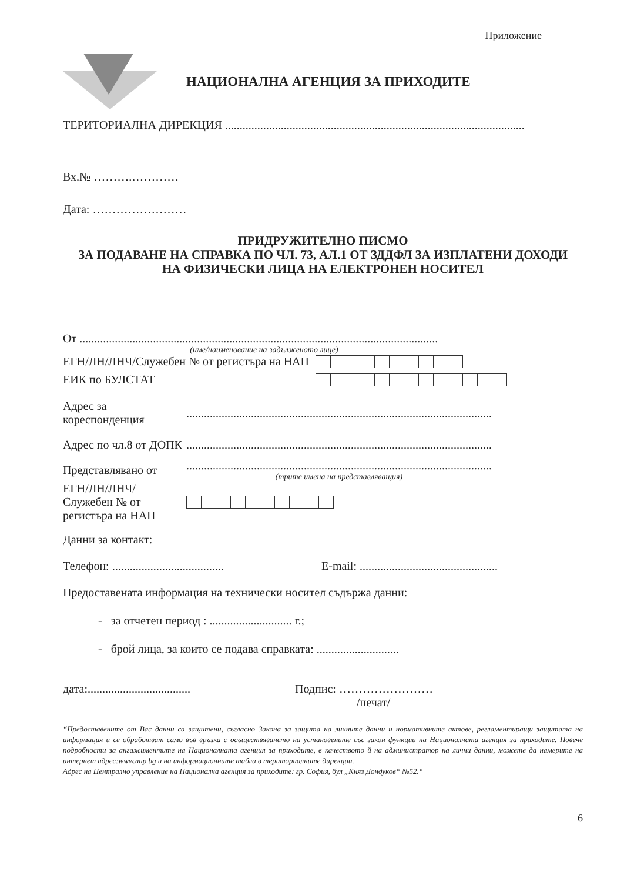Приложение
НАЦИОНАЛНА АГЕНЦИЯ ЗА ПРИХОДИТЕ
ТЕРИТОРИАЛНА ДИРЕКЦИЯ ......................................................................................................
Вх.№ ……….…………
Дата: ……………………
ПРИДРУЖИТЕЛНО ПИСМО
ЗА ПОДАВАНЕ НА СПРАВКА ПО ЧЛ. 73, АЛ.1 ОТ ЗДДФЛ ЗА ИЗПЛАТЕНИ ДОХОДИ
НА ФИЗИЧЕСКИ ЛИЦА НА ЕЛЕКТРОНЕН НОСИТЕЛ
От ..........................................................................................................................
(име/наименование на задълженото лице)
ЕГН/ЛН/ЛНЧ/Служебен № от регистъра на НАП
ЕИК по БУЛСТАТ
Адрес за кореспонденция
........................................................................................................
Адрес по чл.8 от ДОПК
........................................................................................................
Представлявано от
........................................................................................................
(трите имена на представляващия)
ЕГН/ЛН/ЛНЧ/ Служебен № от регистъра на НАП
Данни за контакт:
Телефон: ......................................
E-mail: ...............................................
Предоставената информация на технически носител съдържа данни:
- за отчетен период : ............................ г.;
- брой лица, за които се подава справката: ............................
дата:...................................
Подпис: ……………………
/печат/
“Предоставените от Вас данни са защитени, съгласно Закона за защита на личните данни и нормативните актове, регламентиращи защитата на информация и се обработват само във връзка с осъществяването на установените със закон функции на Националната агенция за приходите. Повече подробности за ангажиментите на Националната агенция за приходите, в качеството й на администратор на лични данни, можете да намерите на интернет адрес:www.nap.bg и на информационните табла в териториалните дирекции.
Адрес на Централно управление на Национална агенция за приходите: гр. София, бул „Княз Дондуков“ №52.“
6